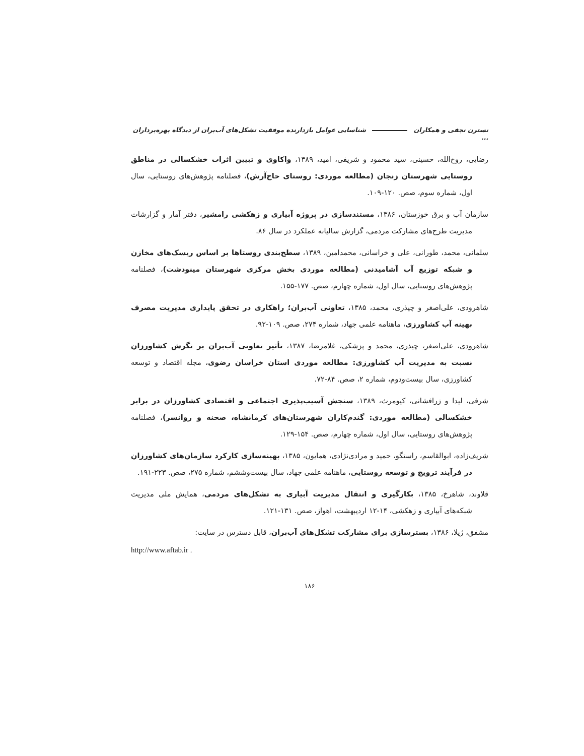نسترن نجفی و همکاران شناسایی عوامل بازدارنده موفقیت تشکل‌های آب‌بران از دیدگاه بهره‌برداران ...
رضایی، روح‌الله، حسینی، سید محمود و شریفی، امید، ۱۳۸۹، واکاوی و تبیین اثرات خشکسالی در مناطق روستایی شهرستان زنجان (مطالعه موردی: روستای حاج‌آرش)، فصلنامه پژوهش‌های روستایی، سال اول، شماره سوم، صص. ۱۲۰-۱۰۹.
سازمان آب و برق خوزستان، ۱۳۸۶، مستندسازی در پروژه آبیاری و زهکشی رامشیر، دفتر آمار و گزارشات مدیریت طرح‌های مشارکت مردمی، گزارش سالیانه عملکرد در سال ۸۶.
سلمانی، محمد، طورانی، علی و خراسانی، محمدامین، ۱۳۸۹، سطح‌بندی روستاها بر اساس ریسک‌های مخازن و شبکه توزیع آب آشامیدنی (مطالعه موردی بخش مرکزی شهرستان مینودشت)، فصلنامه پژوهش‌های روستایی، سال اول، شماره چهارم، صص. ۱۷۷-۱۵۵.
شاهرودی، علی‌اصغر و چیذری، محمد، ۱۳۸۵، تعاونی آب‌بران؛ راهکاری در تحقق پایداری مدیریت مصرف بهینه آب کشاورزی، ماهنامه علمی جهاد، شماره ۲۷۴، صص. ۱۰۹-۹۲.
شاهرودی، علی‌اصغر، چیذری، محمد و پزشکی، غلامرضا، ۱۳۸۷، تأثیر تعاونی آب‌بران بر نگرش کشاورزان نسبت به مدیریت آب کشاورزی: مطالعه موردی استان خراسان رضوی، مجله اقتصاد و توسعه کشاورزی، سال بیست‌ودوم، شماره ۲، صص. ۸۴-۷۲.
شرفی، لیدا و زرافشانی، کیومرث، ۱۳۸۹، سنجش آسیب‌پذیری اجتماعی و اقتصادی کشاورزان در برابر خشکسالی (مطالعه موردی: گندم‌کاران شهرستان‌های کرمانشاه، صحنه و روانسر)، فصلنامه پژوهش‌های روستایی، سال اول، شماره چهارم، صص. ۱۵۴-۱۲۹.
شریف‌زاده، ابوالقاسم، راستگو، حمید و مرادی‌نژادی، همایون، ۱۳۸۵، بهینه‌سازی کارکرد سازمان‌های کشاورزان در فرآیند ترویج و توسعه روستایی، ماهنامه علمی جهاد، سال بیست‌وششم، شماره ۲۷۵، صص. ۲۲۳-۱۹۱.
قلاوند، شاهرخ، ۱۳۸۵، بکارگیری و انتقال مدیریت آبیاری به تشکل‌های مردمی، همایش ملی مدیریت شبکه‌های آبیاری و زهکشی، ۱۴-۱۲ اردیبهشت، اهواز، صص. ۱۳۱-۱۲۱.
مشفق، ژیلا، ۱۳۸۶، بسترسازی برای مشارکت تشکل‌های آب‌بران، قابل دسترس در سایت:
http://www.aftab.ir .
۱۸۶